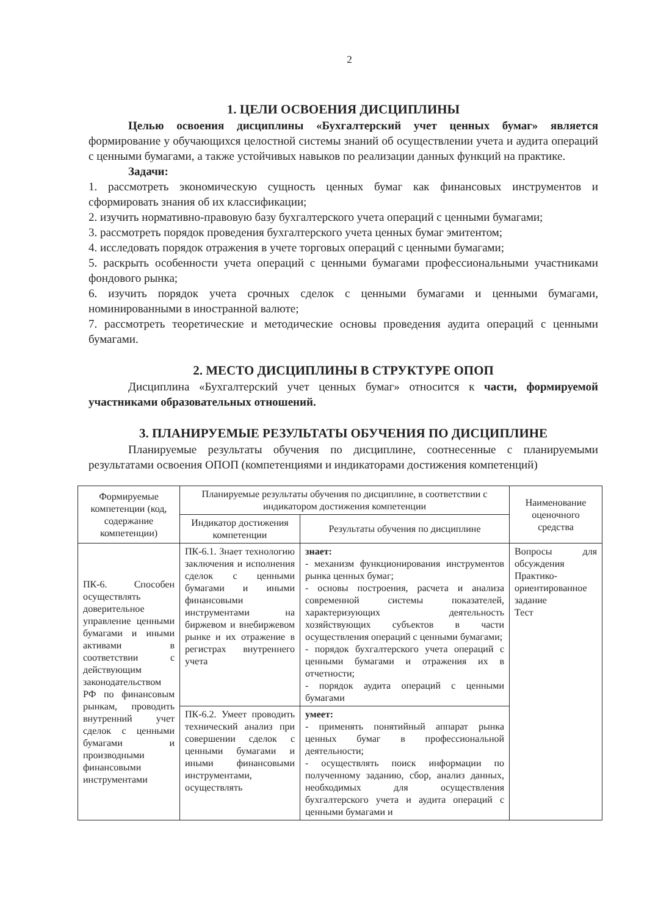2
1. ЦЕЛИ ОСВОЕНИЯ ДИСЦИПЛИНЫ
Целью освоения дисциплины «Бухгалтерский учет ценных бумаг» является формирование у обучающихся целостной системы знаний об осуществлении учета и аудита операций с ценными бумагами, а также устойчивых навыков по реализации данных функций на практике.
Задачи:
1. рассмотреть экономическую сущность ценных бумаг как финансовых инструментов и сформировать знания об их классификации;
2. изучить нормативно-правовую базу бухгалтерского учета операций с ценными бумагами;
3. рассмотреть порядок проведения бухгалтерского учета ценных бумаг эмитентом;
4. исследовать порядок отражения в учете торговых операций с ценными бумагами;
5. раскрыть особенности учета операций с ценными бумагами профессиональными участниками фондового рынка;
6. изучить порядок учета срочных сделок с ценными бумагами и ценными бумагами, номинированными в иностранной валюте;
7. рассмотреть теоретические и методические основы проведения аудита операций с ценными бумагами.
2. МЕСТО ДИСЦИПЛИНЫ В СТРУКТУРЕ ОПОП
Дисциплина «Бухгалтерский учет ценных бумаг» относится к части, формируемой участниками образовательных отношений.
3. ПЛАНИРУЕМЫЕ РЕЗУЛЬТАТЫ ОБУЧЕНИЯ ПО ДИСЦИПЛИНЕ
Планируемые результаты обучения по дисциплине, соотнесенные с планируемыми результатами освоения ОПОП (компетенциями и индикаторами достижения компетенций)
| Формируемые компетенции (код, содержание компетенции) | Планируемые результаты обучения по дисциплине, в соответствии с индикатором достижения компетенции | | Наименование оценочного средства |
| --- | --- | --- | --- |
| | Индикатор достижения компетенции | Результаты обучения по дисциплине | |
| ПК-6. Способен осуществлять доверительное управление ценными бумагами и иными активами в соответствии с действующим законодательством РФ по финансовым рынкам, проводить внутренний учет сделок с ценными бумагами и производными финансовыми инструментами | ПК-6.1. Знает технологию заключения и исполнения сделок с ценными бумагами и иными финансовыми инструментами на биржевом и внебиржевом рынке и их отражение в регистрах внутреннего учета | знает: - механизм функционирования инструментов рынка ценных бумаг; - основы построения, расчета и анализа современной системы показателей, характеризующих деятельность хозяйствующих субъектов в части осуществления операций с ценными бумагами; - порядок бухгалтерского учета операций с ценными бумагами и отражения их в отчетности; - порядок аудита операций с ценными бумагами | Вопросы для обсуждения Практико-ориентированное задание Тест |
| | ПК-6.2. Умеет проводить технический анализ при совершении сделок с ценными бумагами и иными финансовыми инструментами, осуществлять | умеет: - применять понятийный аппарат рынка ценных бумаг в профессиональной деятельности; - осуществлять поиск информации по полученному заданию, сбор, анализ данных, необходимых для осуществления бухгалтерского учета и аудита операций с ценными бумагами и | |